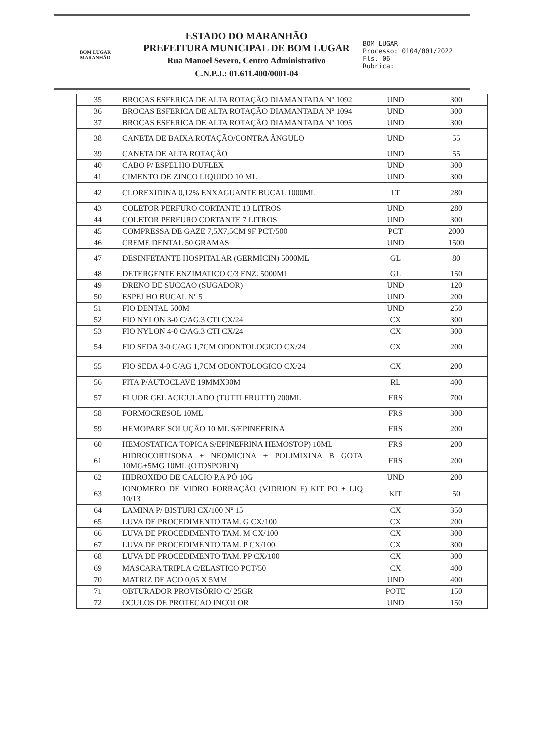BOM LUGAR
MARANHÃO
ESTADO DO MARANHÃO
PREFEITURA MUNICIPAL DE BOM LUGAR
Rua Manoel Severo, Centro Administrativo
C.N.P.J.: 01.611.400/0001-04
BOM LUGAR
Processo: 0104/001/2022
Fls. 06
Rubrica:
| 35 | BROCAS ESFERICA DE ALTA ROTAÇÃO DIAMANTADA Nº 1092 | UND | 300 |
| 36 | BROCAS ESFERICA DE ALTA ROTAÇÃO DIAMANTADA Nº 1094 | UND | 300 |
| 37 | BROCAS ESFERICA DE ALTA ROTAÇÃO DIAMANTADA Nº 1095 | UND | 300 |
| 38 | CANETA DE BAIXA ROTAÇÃO/CONTRA ÂNGULO | UND | 55 |
| 39 | CANETA DE ALTA ROTAÇÃO | UND | 55 |
| 40 | CABO P/ ESPELHO DUFLEX | UND | 300 |
| 41 | CIMENTO DE ZINCO LIQUIDO 10 ML | UND | 300 |
| 42 | CLOREXIDINA 0,12% ENXAGUANTE BUCAL 1000ML | LT | 280 |
| 43 | COLETOR PERFURO CORTANTE 13 LITROS | UND | 280 |
| 44 | COLETOR PERFURO CORTANTE 7 LITROS | UND | 300 |
| 45 | COMPRESSA DE GAZE 7,5X7,5CM 9F PCT/500 | PCT | 2000 |
| 46 | CREME DENTAL 50 GRAMAS | UND | 1500 |
| 47 | DESINFETANTE HOSPITALAR (GERMICIN) 5000ML | GL | 80 |
| 48 | DETERGENTE ENZIMATICO C/3 ENZ. 5000ML | GL | 150 |
| 49 | DRENO DE SUCCAO (SUGADOR) | UND | 120 |
| 50 | ESPELHO BUCAL Nº 5 | UND | 200 |
| 51 | FIO DENTAL 500M | UND | 250 |
| 52 | FIO NYLON 3-0 C/AG.3 CTI CX/24 | CX | 300 |
| 53 | FIO NYLON 4-0 C/AG.3 CTI CX/24 | CX | 300 |
| 54 | FIO SEDA 3-0 C/AG 1,7CM ODONTOLOGICO CX/24 | CX | 200 |
| 55 | FIO SEDA 4-0 C/AG 1,7CM ODONTOLOGICO CX/24 | CX | 200 |
| 56 | FITA P/AUTOCLAVE 19MMX30M | RL | 400 |
| 57 | FLUOR GEL ACICULADO (TUTTI FRUTTI) 200ML | FRS | 700 |
| 58 | FORMOCRESOL 10ML | FRS | 300 |
| 59 | HEMOPARE SOLUÇÃO 10 ML S/EPINEFRINA | FRS | 200 |
| 60 | HEMOSTATICA TOPICA S/EPINEFRINA HEMOSTOP) 10ML | FRS | 200 |
| 61 | HIDROCORTISONA + NEOMICINA + POLIMIXINA B GOTA 10MG+5MG 10ML (OTOSPORIN) | FRS | 200 |
| 62 | HIDROXIDO DE CALCIO P.A PÓ 10G | UND | 200 |
| 63 | IONOMERO DE VIDRO FORRAÇÃO (VIDRION F) KIT PO + LIQ 10/13 | KIT | 50 |
| 64 | LAMINA P/ BISTURI CX/100 Nº 15 | CX | 350 |
| 65 | LUVA DE PROCEDIMENTO TAM. G CX/100 | CX | 200 |
| 66 | LUVA DE PROCEDIMENTO TAM. M CX/100 | CX | 300 |
| 67 | LUVA DE PROCEDIMENTO TAM. P CX/100 | CX | 300 |
| 68 | LUVA DE PROCEDIMENTO TAM. PP CX/100 | CX | 300 |
| 69 | MASCARA TRIPLA C/ELASTICO PCT/50 | CX | 400 |
| 70 | MATRIZ DE ACO 0,05 X 5MM | UND | 400 |
| 71 | OBTURADOR PROVISÓRIO C/ 25GR | POTE | 150 |
| 72 | OCULOS DE PROTECAO INCOLOR | UND | 150 |